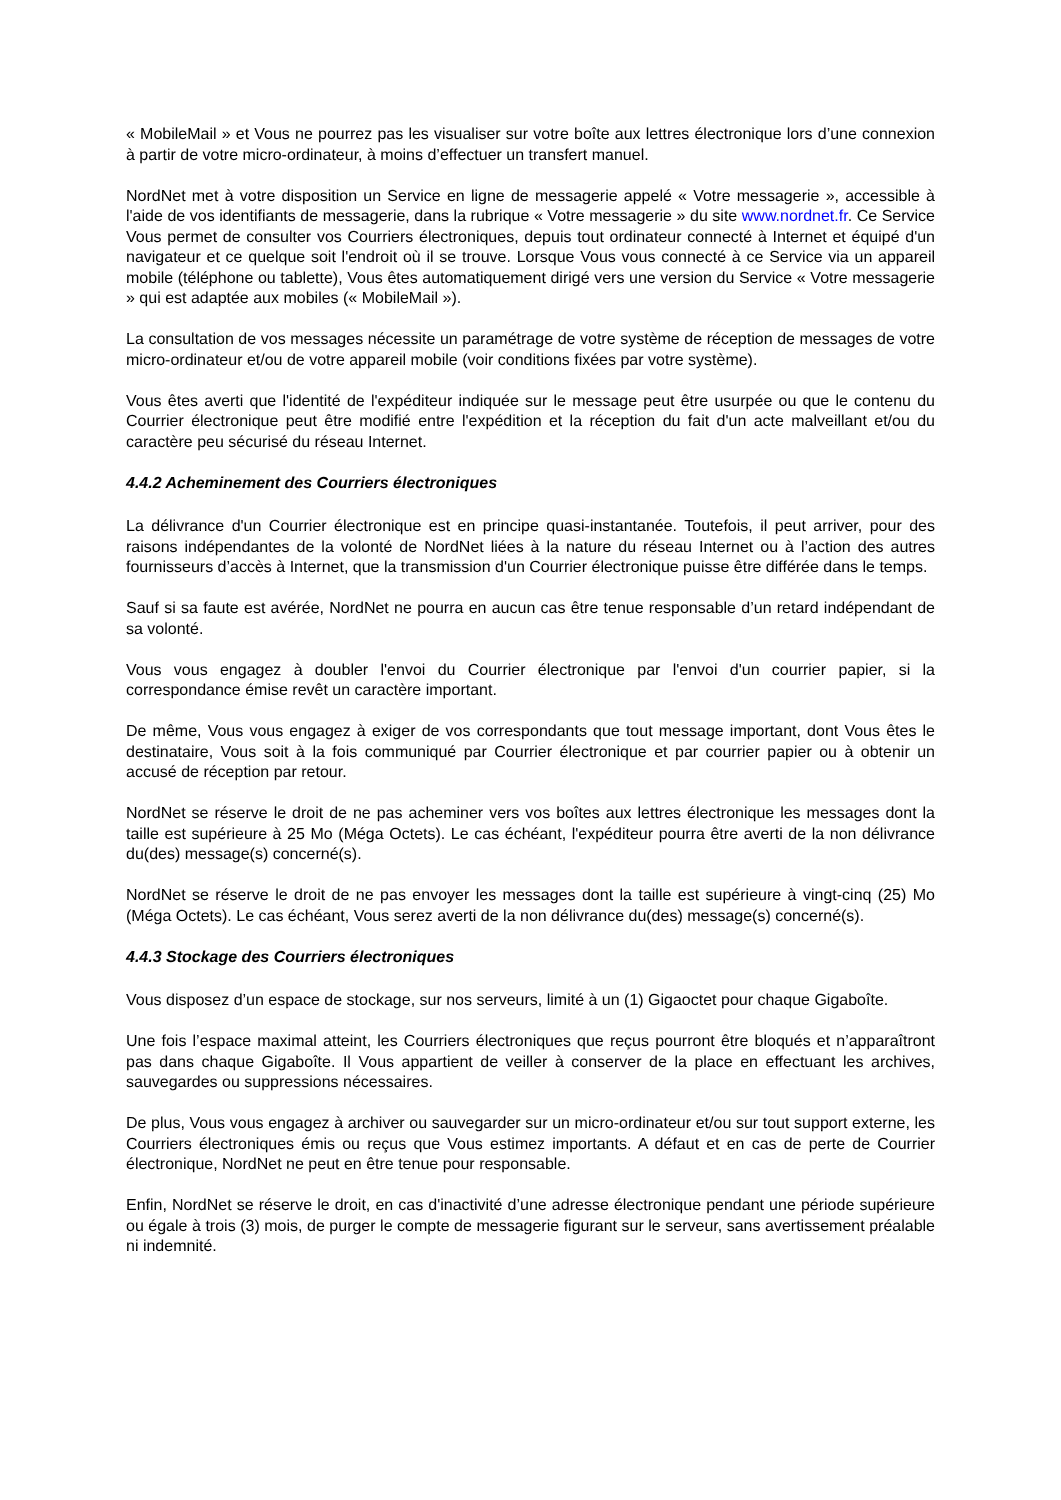« MobileMail » et Vous ne pourrez pas les visualiser sur votre boîte aux lettres électronique lors d’une connexion à partir de votre micro-ordinateur, à moins d’effectuer un transfert manuel.
NordNet met à votre disposition un Service en ligne de messagerie appelé « Votre messagerie », accessible à l'aide de vos identifiants de messagerie, dans la rubrique « Votre messagerie » du site www.nordnet.fr. Ce Service Vous permet de consulter vos Courriers électroniques, depuis tout ordinateur connecté à Internet et équipé d'un navigateur et ce quelque soit l'endroit où il se trouve. Lorsque Vous vous connecté à ce Service via un appareil mobile (téléphone ou tablette), Vous êtes automatiquement dirigé vers une version du Service « Votre messagerie » qui est adaptée aux mobiles (« MobileMail »).
La consultation de vos messages nécessite un paramétrage de votre système de réception de messages de votre micro-ordinateur et/ou de votre appareil mobile (voir conditions fixées par votre système).
Vous êtes averti que l'identité de l'expéditeur indiquée sur le message peut être usurpée ou que le contenu du Courrier électronique peut être modifié entre l'expédition et la réception du fait d'un acte malveillant et/ou du caractère peu sécurisé du réseau Internet.
4.4.2 Acheminement des Courriers électroniques
La délivrance d'un Courrier électronique est en principe quasi-instantanée. Toutefois, il peut arriver, pour des raisons indépendantes de la volonté de NordNet liées à la nature du réseau Internet ou à l’action des autres fournisseurs d’accès à Internet, que la transmission d'un Courrier électronique puisse être différée dans le temps.
Sauf si sa faute est avérée, NordNet ne pourra en aucun cas être tenue responsable d’un retard indépendant de sa volonté.
Vous vous engagez à doubler l'envoi du Courrier électronique par l'envoi d'un courrier papier, si la correspondance émise revêt un caractère important.
De même, Vous vous engagez à exiger de vos correspondants que tout message important, dont Vous êtes le destinataire, Vous soit à la fois communiqué par Courrier électronique et par courrier papier ou à obtenir un accusé de réception par retour.
NordNet se réserve le droit de ne pas acheminer vers vos boîtes aux lettres électronique les messages dont la taille est supérieure à 25 Mo (Méga Octets). Le cas échéant, l'expéditeur pourra être averti de la non délivrance du(des) message(s) concerné(s).
NordNet se réserve le droit de ne pas envoyer les messages dont la taille est supérieure à vingt-cinq (25) Mo (Méga Octets). Le cas échéant, Vous serez averti de la non délivrance du(des) message(s) concerné(s).
4.4.3 Stockage des Courriers électroniques
Vous disposez d’un espace de stockage, sur nos serveurs, limité à un (1) Gigaoctet pour chaque Gigaboîte.
Une fois l’espace maximal atteint, les Courriers électroniques que reçus pourront être bloqués et n’apparaîtront pas dans chaque Gigaboîte. Il Vous appartient de veiller à conserver de la place en effectuant les archives, sauvegardes ou suppressions nécessaires.
De plus, Vous vous engagez à archiver ou sauvegarder sur un micro-ordinateur et/ou sur tout support externe, les Courriers électroniques émis ou reçus que Vous estimez importants. A défaut et en cas de perte de Courrier électronique, NordNet ne peut en être tenue pour responsable.
Enfin, NordNet se réserve le droit, en cas d'inactivité d’une adresse électronique pendant une période supérieure ou égale à trois (3) mois, de purger le compte de messagerie figurant sur le serveur, sans avertissement préalable ni indemnité.